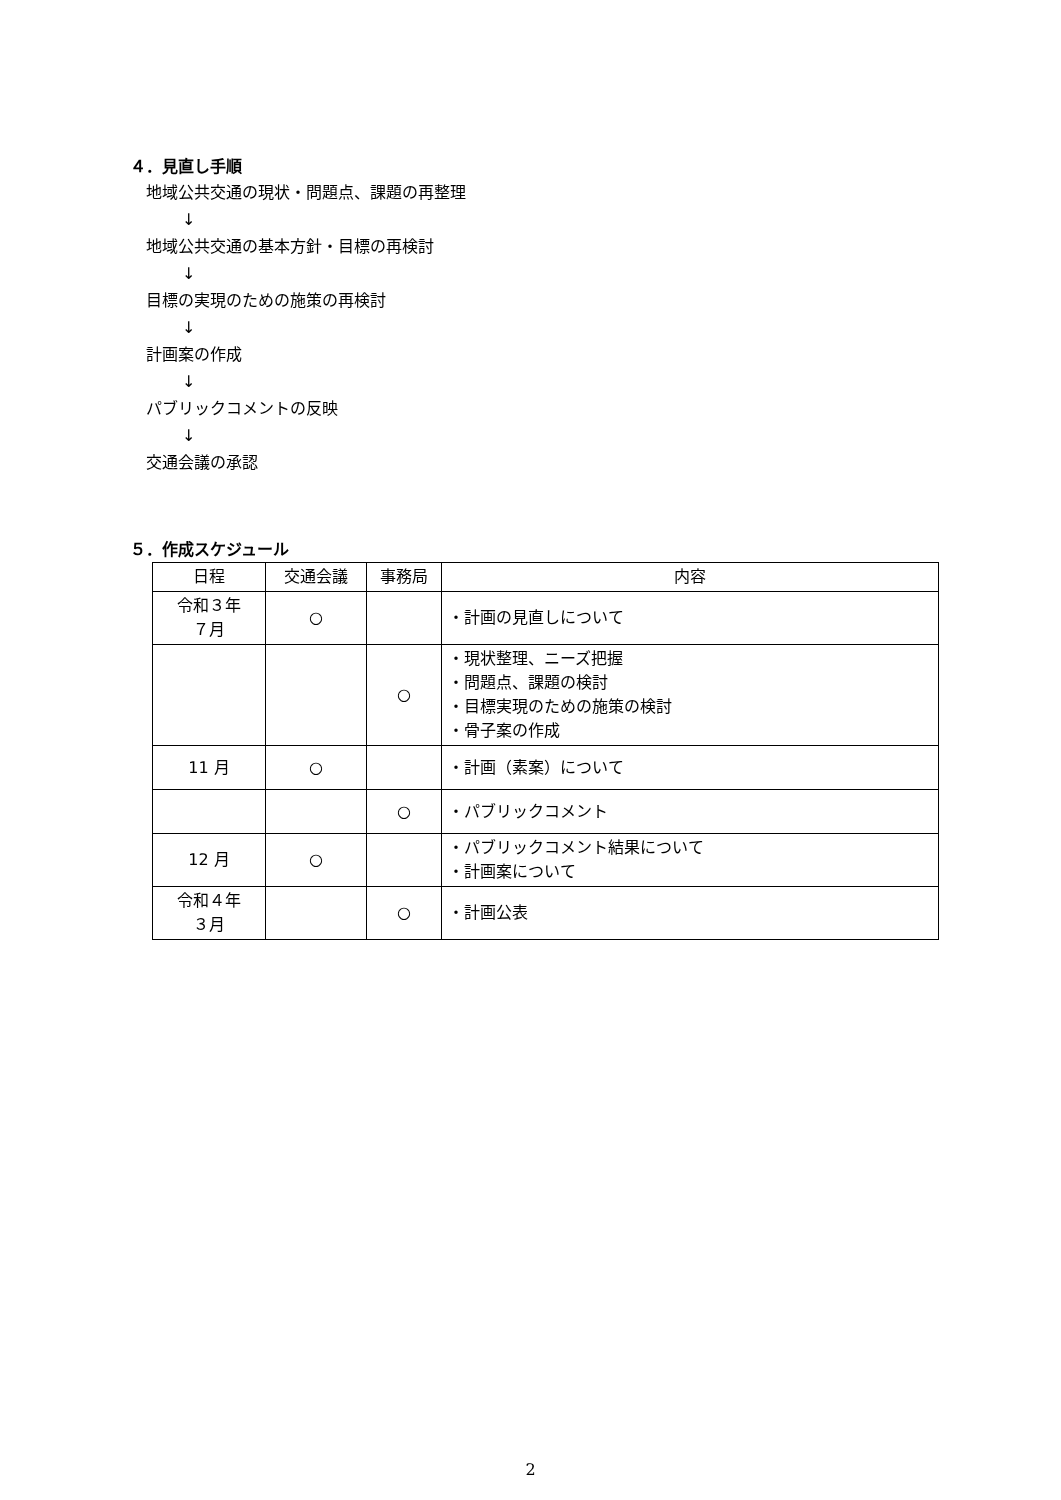４．見直し手順
地域公共交通の現状・問題点、課題の再整理
↓
地域公共交通の基本方針・目標の再検討
↓
目標の実現のための施策の再検討
↓
計画案の作成
↓
パブリックコメントの反映
↓
交通会議の承認
５．作成スケジュール
| 日程 | 交通会議 | 事務局 | 内容 |
| --- | --- | --- | --- |
| 令和３年 ７月 | ○ | | ・計画の見直しについて |
| | | ○ | ・現状整理、ニーズ把握 ・問題点、課題の検討 ・目標実現のための施策の検討 ・骨子案の作成 |
| 11 月 | ○ | | ・計画（素案）について |
| | | ○ | ・パブリックコメント |
| 12 月 | ○ | | ・パブリックコメント結果について ・計画案について |
| 令和４年 ３月 | | ○ | ・計画公表 |
2